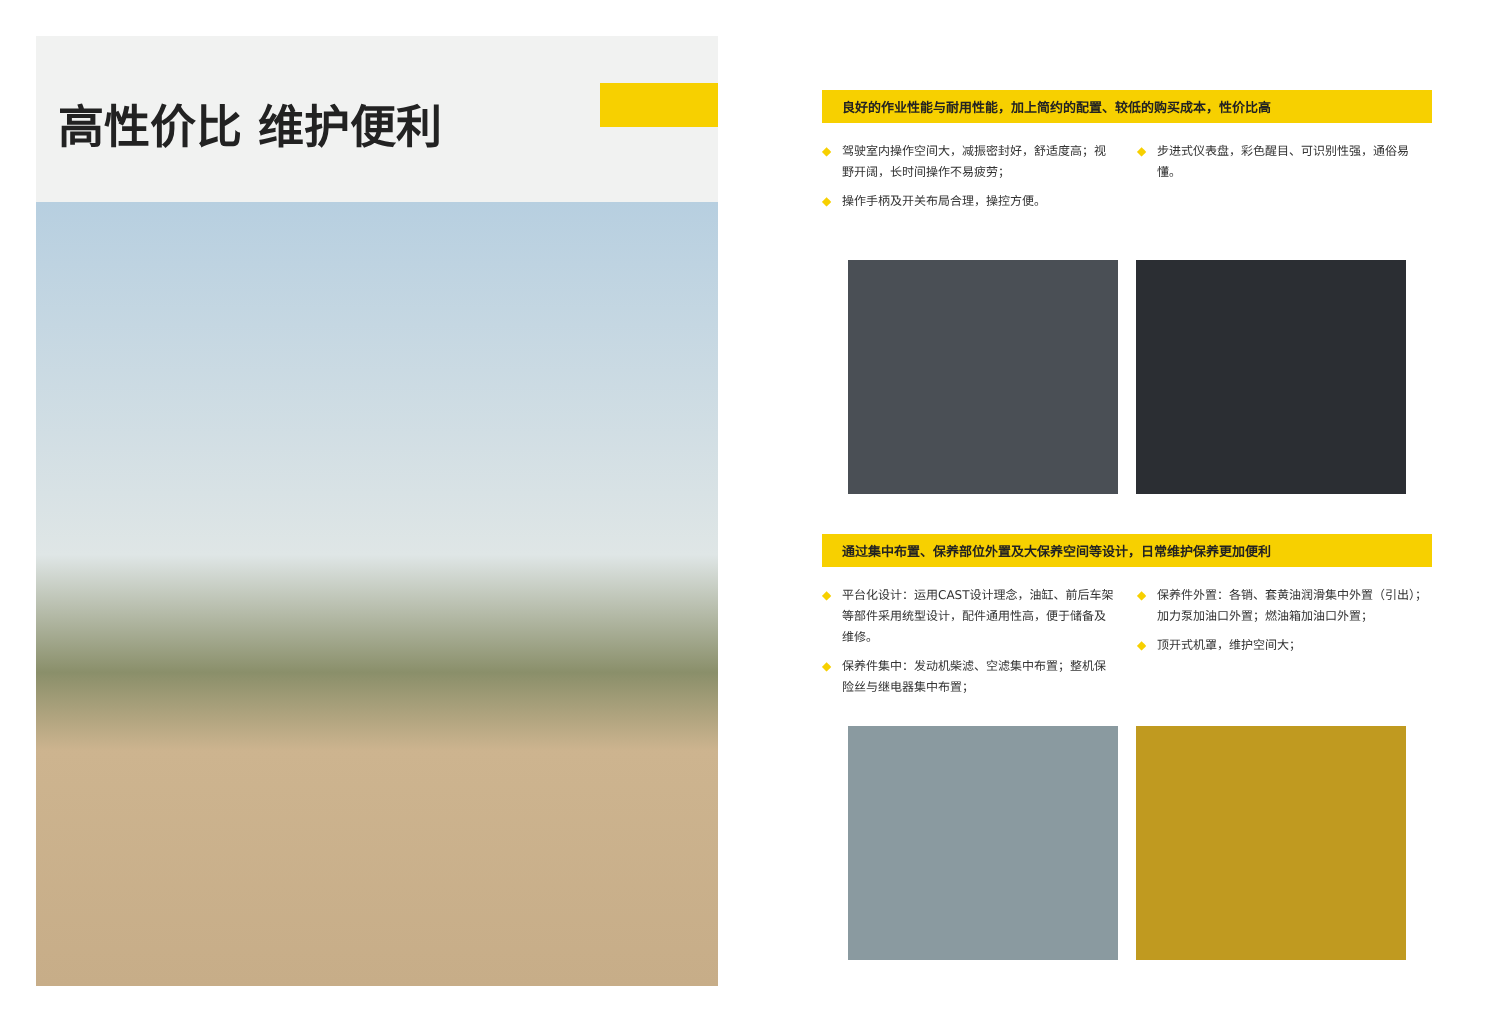高性价比 维护便利
良好的作业性能与耐用性能，加上简约的配置、较低的购买成本，性价比高
◆ 驾驶室内操作空间大，减振密封好，舒适度高；视野开阔，长时间操作不易疲劳；
◆ 操作手柄及开关布局合理，操控方便。
◆ 步进式仪表盘，彩色醒目、可识别性强，通俗易懂。
通过集中布置、保养部位外置及大保养空间等设计，日常维护保养更加便利
◆ 平台化设计：运用CAST设计理念，油缸、前后车架等部件采用统型设计，配件通用性高，便于储备及维修。
◆ 保养件集中：发动机柴滤、空滤集中布置；整机保险丝与继电器集中布置；
◆ 保养件外置：各销、套黄油润滑集中外置（引出）；加力泵加油口外置；燃油箱加油口外置；
◆ 顶开式机罩，维护空间大；